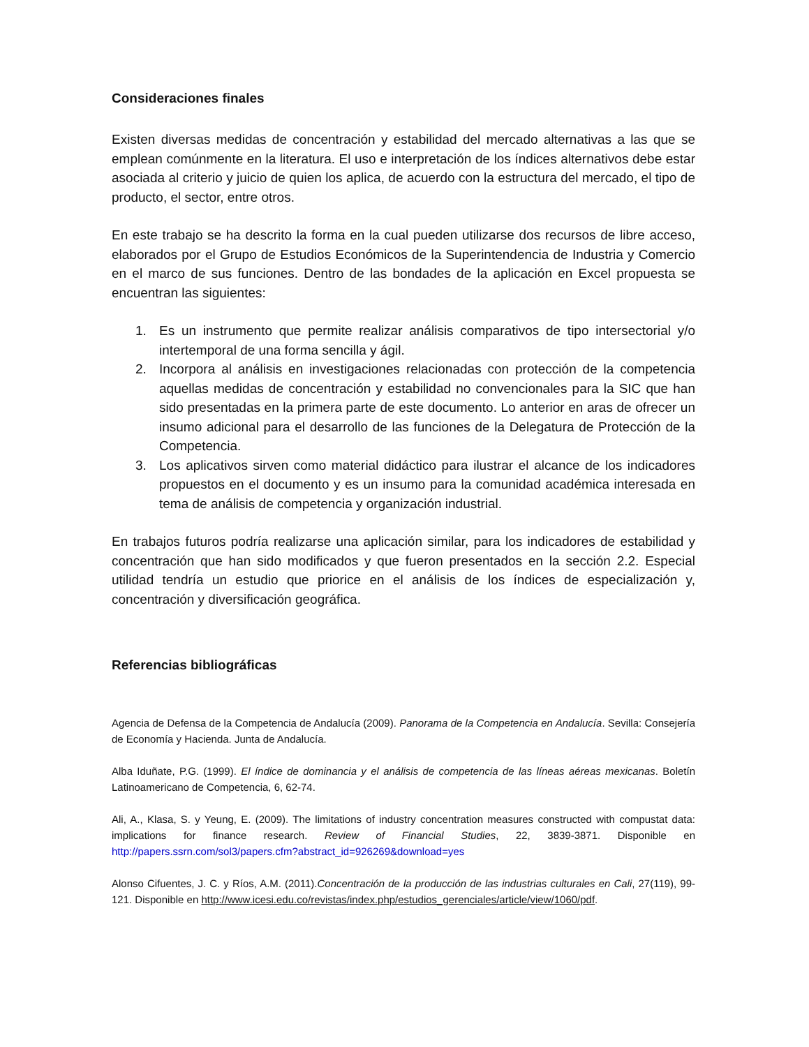Consideraciones finales
Existen diversas medidas de concentración y estabilidad del mercado alternativas a las que se emplean comúnmente en la literatura. El uso e interpretación de los índices alternativos debe estar asociada al criterio y juicio de quien los aplica, de acuerdo con la estructura del mercado, el tipo de producto, el sector, entre otros.
En este trabajo se ha descrito la forma en la cual pueden utilizarse dos recursos de libre acceso, elaborados por el Grupo de Estudios Económicos de la Superintendencia de Industria y Comercio en el marco de sus funciones. Dentro de las bondades de la aplicación en Excel propuesta se encuentran las siguientes:
1. Es un instrumento que permite realizar análisis comparativos de tipo intersectorial y/o intertemporal de una forma sencilla y ágil.
2. Incorpora al análisis en investigaciones relacionadas con protección de la competencia aquellas medidas de concentración y estabilidad no convencionales para la SIC que han sido presentadas en la primera parte de este documento. Lo anterior en aras de ofrecer un insumo adicional para el desarrollo de las funciones de la Delegatura de Protección de la Competencia.
3. Los aplicativos sirven como material didáctico para ilustrar el alcance de los indicadores propuestos en el documento y es un insumo para la comunidad académica interesada en tema de análisis de competencia y organización industrial.
En trabajos futuros podría realizarse una aplicación similar, para los indicadores de estabilidad y concentración que han sido modificados y que fueron presentados en la sección 2.2. Especial utilidad tendría un estudio que priorice en el análisis de los índices de especialización y, concentración y diversificación geográfica.
Referencias bibliográficas
Agencia de Defensa de la Competencia de Andalucía (2009). Panorama de la Competencia en Andalucía. Sevilla: Consejería de Economía y Hacienda. Junta de Andalucía.
Alba Iduñate, P.G. (1999). El índice de dominancia y el análisis de competencia de las líneas aéreas mexicanas. Boletín Latinoamericano de Competencia, 6, 62-74.
Ali, A., Klasa, S. y Yeung, E. (2009). The limitations of industry concentration measures constructed with compustat data: implications for finance research. Review of Financial Studies, 22, 3839-3871. Disponible en http://papers.ssrn.com/sol3/papers.cfm?abstract_id=926269&download=yes
Alonso Cifuentes, J. C. y Ríos, A.M. (2011).Concentración de la producción de las industrias culturales en Cali, 27(119), 99-121. Disponible en http://www.icesi.edu.co/revistas/index.php/estudios_gerenciales/article/view/1060/pdf.